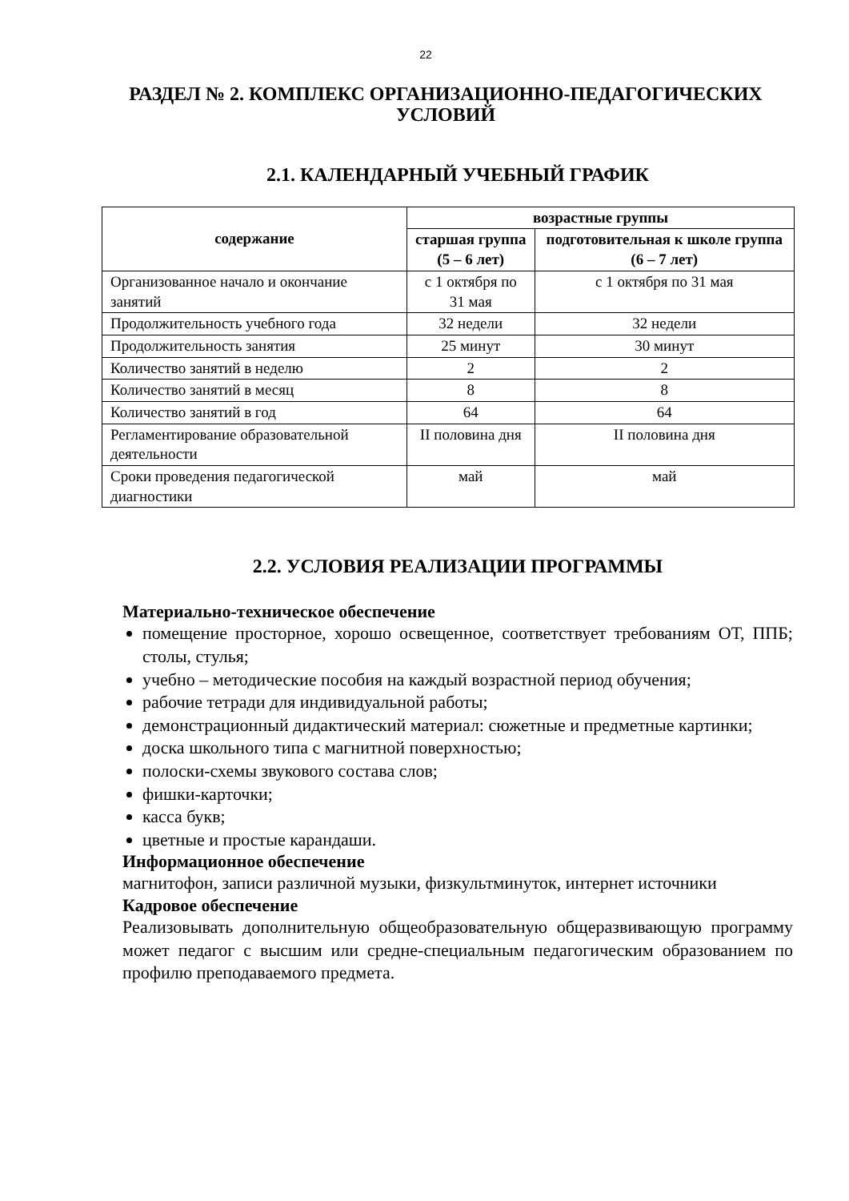22
РАЗДЕЛ № 2. КОМПЛЕКС ОРГАНИЗАЦИОННО-ПЕДАГОГИЧЕСКИХ УСЛОВИЙ
2.1. КАЛЕНДАРНЫЙ УЧЕБНЫЙ ГРАФИК
| содержание | возрастные группы | |
| --- | --- | --- |
| | старшая группа (5 – 6 лет) | подготовительная к школе группа (6 – 7 лет) |
| Организованное начало и окончание занятий | с 1 октября по 31 мая | с 1 октября по 31 мая |
| Продолжительность учебного года | 32 недели | 32 недели |
| Продолжительность занятия | 25 минут | 30 минут |
| Количество занятий в неделю | 2 | 2 |
| Количество занятий в месяц | 8 | 8 |
| Количество занятий в год | 64 | 64 |
| Регламентирование образовательной деятельности | II половина дня | II половина дня |
| Сроки проведения педагогической диагностики | май | май |
2.2. УСЛОВИЯ РЕАЛИЗАЦИИ ПРОГРАММЫ
Материально-техническое обеспечение
помещение просторное, хорошо освещенное, соответствует требованиям ОТ, ППБ; столы, стулья;
учебно – методические пособия на каждый возрастной период обучения;
рабочие тетради для индивидуальной работы;
демонстрационный дидактический материал: сюжетные и предметные картинки;
доска школьного типа с магнитной поверхностью;
полоски-схемы звукового состава слов;
фишки-карточки;
касса букв;
цветные и простые карандаши.
Информационное обеспечение
магнитофон, записи различной музыки, физкультминуток, интернет источники
Кадровое обеспечение
Реализовывать дополнительную общеобразовательную общеразвивающую программу может педагог с высшим или средне-специальным педагогическим образованием по профилю преподаваемого предмета.